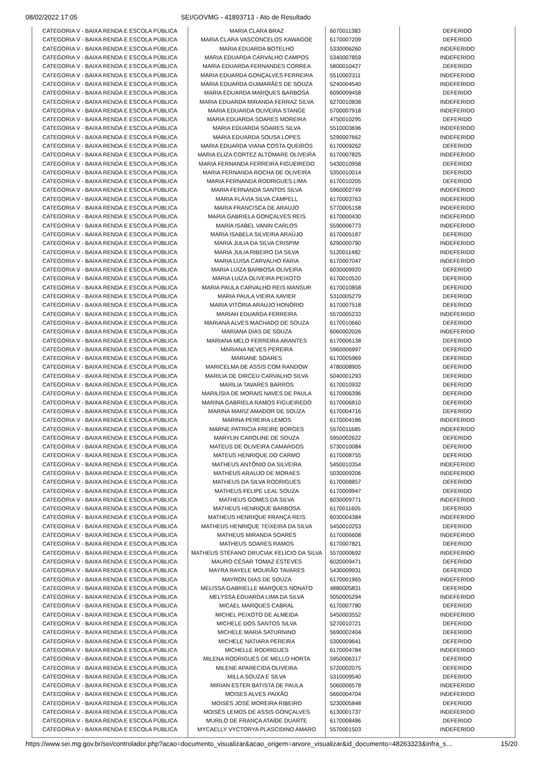08/02/2022 17:05 SEI/GOVMG - 41893713 - Ato de Resultado
| CATEGORIA V - BAIXA RENDA E ESCOLA PÚBLICA | MARIA CLARA BRAZ | 6070011383 | DEFERIDO |
| CATEGORIA V - BAIXA RENDA E ESCOLA PÚBLICA | MARIA CLARA VASCONCELOS KAWAGOE | 6170007209 | DEFERIDO |
| CATEGORIA V - BAIXA RENDA E ESCOLA PÚBLICA | MARIA EDUARDA BOTELHO | 5330006260 | INDEFERIDO |
| CATEGORIA V - BAIXA RENDA E ESCOLA PÚBLICA | MARIA EDUARDA CARVALHO CAMPOS | 5340007859 | INDEFERIDO |
| CATEGORIA V - BAIXA RENDA E ESCOLA PÚBLICA | MARIA EDUARDA FERNANDES CORREA | 5800010427 | DEFERIDO |
| CATEGORIA V - BAIXA RENDA E ESCOLA PÚBLICA | MARIA EDUARDA GONÇALVES FERREIRA | 5510002311 | INDEFERIDO |
| CATEGORIA V - BAIXA RENDA E ESCOLA PÚBLICA | MARIA EDUARDA GUIMARÃES DE SOUZA | 5240004540 | INDEFERIDO |
| CATEGORIA V - BAIXA RENDA E ESCOLA PÚBLICA | MARIA EDUARDA MARQUES BARBOSA | 6090009458 | DEFERIDO |
| CATEGORIA V - BAIXA RENDA E ESCOLA PÚBLICA | MARIA EDUARDA MIRANDA FERRAZ SILVA | 6270010838 | INDEFERIDO |
| CATEGORIA V - BAIXA RENDA E ESCOLA PÚBLICA | MARIA EDUARDA OLIVEIRA STANGE | 5700007918 | INDEFERIDO |
| CATEGORIA V - BAIXA RENDA E ESCOLA PÚBLICA | MARIA EDUARDA SOARES MOREIRA | 4750010295 | DEFERIDO |
| CATEGORIA V - BAIXA RENDA E ESCOLA PÚBLICA | MARIA EDUARDA SOARES SILVA | 5510003696 | INDEFERIDO |
| CATEGORIA V - BAIXA RENDA E ESCOLA PÚBLICA | MARIA EDUARDA SOUSA LOPES | 5290007662 | INDEFERIDO |
| CATEGORIA V - BAIXA RENDA E ESCOLA PÚBLICA | MARIA EDUARDA VIANA COSTA QUEIRÓS | 6170009262 | DEFERIDO |
| CATEGORIA V - BAIXA RENDA E ESCOLA PÚBLICA | MARIA ELIZA CORTEZ ALTOMARE OLIVEIRA | 6170007825 | INDEFERIDO |
| CATEGORIA V - BAIXA RENDA E ESCOLA PÚBLICA | MARIA FERNANDA FERREIRA FIGUEIREDO | 5430010958 | DEFERIDO |
| CATEGORIA V - BAIXA RENDA E ESCOLA PÚBLICA | MARIA FERNANDA ROCHA DE OLIVEIRA | 5350010014 | DEFERIDO |
| CATEGORIA V - BAIXA RENDA E ESCOLA PÚBLICA | MARIA FERNANDA RODRIGUES LIMA | 6170010205 | DEFERIDO |
| CATEGORIA V - BAIXA RENDA E ESCOLA PÚBLICA | MARIA FERNANDA SANTOS SILVA | 5960002749 | INDEFERIDO |
| CATEGORIA V - BAIXA RENDA E ESCOLA PÚBLICA | MARIA FLÁVIA SILVA CAMPELL | 6170003763 | INDEFERIDO |
| CATEGORIA V - BAIXA RENDA E ESCOLA PÚBLICA | MARIA FRANCISCA DE ARAUJO | 5770005158 | INDEFERIDO |
| CATEGORIA V - BAIXA RENDA E ESCOLA PÚBLICA | MARIA GABRIELA GONÇALVES REIS | 6170000430 | INDEFERIDO |
| CATEGORIA V - BAIXA RENDA E ESCOLA PÚBLICA | MARIA ISABEL VANIN CARLOS | 5590006773 | INDEFERIDO |
| CATEGORIA V - BAIXA RENDA E ESCOLA PÚBLICA | MARIA ISABELA SILVEIRA ARAÚJO | 6170005187 | DEFERIDO |
| CATEGORIA V - BAIXA RENDA E ESCOLA PÚBLICA | MARIA JULIA DA SILVA CRISPIM | 6290000790 | INDEFERIDO |
| CATEGORIA V - BAIXA RENDA E ESCOLA PÚBLICA | MARIA JULIA RIBEIRO DA SILVA | 5120011482 | INDEFERIDO |
| CATEGORIA V - BAIXA RENDA E ESCOLA PÚBLICA | MARIA LUISA CARVALHO FARIA | 6170007047 | INDEFERIDO |
| CATEGORIA V - BAIXA RENDA E ESCOLA PÚBLICA | MARIA LUIZA BARBOSA OLIVEIRA | 6030009920 | DEFERIDO |
| CATEGORIA V - BAIXA RENDA E ESCOLA PÚBLICA | MARIA LUIZA OLIVEIRA PEIXOTO | 6170010520 | DEFERIDO |
| CATEGORIA V - BAIXA RENDA E ESCOLA PÚBLICA | MARIA PAULA CARVALHO REIS MANSUR | 6170010858 | DEFERIDO |
| CATEGORIA V - BAIXA RENDA E ESCOLA PÚBLICA | MARIA PAULA VIEIRA XAVIER | 5310005279 | DEFERIDO |
| CATEGORIA V - BAIXA RENDA E ESCOLA PÚBLICA | MARIA VITÓRIA ARAÚJO HONÓRIO | 6170007518 | DEFERIDO |
| CATEGORIA V - BAIXA RENDA E ESCOLA PÚBLICA | MARIAH EDUARDA FERREIRA | 5570005233 | INDEFERIDO |
| CATEGORIA V - BAIXA RENDA E ESCOLA PÚBLICA | MARIANA ALVES MACHADO DE SOUZA | 6170010660 | DEFERIDO |
| CATEGORIA V - BAIXA RENDA E ESCOLA PÚBLICA | MARIANA DIAS DE SOUZA | 6060002026 | INDEFERIDO |
| CATEGORIA V - BAIXA RENDA E ESCOLA PÚBLICA | MARIANA MELO FERREIRA ARANTES | 6170006138 | DEFERIDO |
| CATEGORIA V - BAIXA RENDA E ESCOLA PÚBLICA | MARIANA NEVES PEREIRA | 5960006997 | DEFERIDO |
| CATEGORIA V - BAIXA RENDA E ESCOLA PÚBLICA | MARIANE SOARES | 6170005969 | DEFERIDO |
| CATEGORIA V - BAIXA RENDA E ESCOLA PÚBLICA | MARICELMA DE ASSIS COM RANDOW | 4780008905 | DEFERIDO |
| CATEGORIA V - BAIXA RENDA E ESCOLA PÚBLICA | MARILIA DE DIRCEU CARVALHO SILVA | 5040001293 | DEFERIDO |
| CATEGORIA V - BAIXA RENDA E ESCOLA PÚBLICA | MARILIA TAVARES BARROS | 6170010932 | DEFERIDO |
| CATEGORIA V - BAIXA RENDA E ESCOLA PÚBLICA | MARILÍSIA DE MORAIS NAVES DE PAULA | 6170006396 | DEFERIDO |
| CATEGORIA V - BAIXA RENDA E ESCOLA PÚBLICA | MARINA GABRIELA RAMOS FIGUEIREDO | 6170006810 | DEFERIDO |
| CATEGORIA V - BAIXA RENDA E ESCOLA PÚBLICA | MARINA MARIZ AMADOR DE SOUZA | 6170004716 | DEFERIDO |
| CATEGORIA V - BAIXA RENDA E ESCOLA PÚBLICA | MARINA PEREIRA LEMOS | 6170004186 | INDEFERIDO |
| CATEGORIA V - BAIXA RENDA E ESCOLA PÚBLICA | MARNE PATRICIA FREIRE BORGES | 5570011685 | INDEFERIDO |
| CATEGORIA V - BAIXA RENDA E ESCOLA PÚBLICA | MARYLIN CAROLINE DE SOUZA | 5950002622 | DEFERIDO |
| CATEGORIA V - BAIXA RENDA E ESCOLA PÚBLICA | MATEUS DE OLIVEIRA CAMARGOS | 5730010084 | DEFERIDO |
| CATEGORIA V - BAIXA RENDA E ESCOLA PÚBLICA | MATEUS HENRIQUE DO CARMO | 6170008755 | DEFERIDO |
| CATEGORIA V - BAIXA RENDA E ESCOLA PÚBLICA | MATHEUS ANTÔNIO DA SILVEIRA | 5450010354 | INDEFERIDO |
| CATEGORIA V - BAIXA RENDA E ESCOLA PÚBLICA | MATHEUS ARAUJO DE MORAES | 5030009206 | INDEFERIDO |
| CATEGORIA V - BAIXA RENDA E ESCOLA PÚBLICA | MATHEUS DA SILVA RODRIGUES | 6170008857 | DEFERIDO |
| CATEGORIA V - BAIXA RENDA E ESCOLA PÚBLICA | MATHEUS FELIPE LEAL SOUZA | 6170009947 | DEFERIDO |
| CATEGORIA V - BAIXA RENDA E ESCOLA PÚBLICA | MATHEUS GOMES DA SILVA | 6030009771 | INDEFERIDO |
| CATEGORIA V - BAIXA RENDA E ESCOLA PÚBLICA | MATHEUS HENRIQUE BARBOSA | 6170011605 | DEFERIDO |
| CATEGORIA V - BAIXA RENDA E ESCOLA PÚBLICA | MATHEUS HENRIQUE FRANÇA REIS | 6030004384 | INDEFERIDO |
| CATEGORIA V - BAIXA RENDA E ESCOLA PÚBLICA | MATHEUS HENRIQUE TEIXEIRA DA SILVA | 5450010253 | DEFERIDO |
| CATEGORIA V - BAIXA RENDA E ESCOLA PÚBLICA | MATHEUS MIRANDA SOARES | 6170006608 | INDEFERIDO |
| CATEGORIA V - BAIXA RENDA E ESCOLA PÚBLICA | MATHEUS SOARES RAMOS | 6170007821 | DEFERIDO |
| CATEGORIA V - BAIXA RENDA E ESCOLA PÚBLICA | MATHEUS STÉFANO DRUCIAK FELÍCIO DA SILVA | 5570000692 | INDEFERIDO |
| CATEGORIA V - BAIXA RENDA E ESCOLA PÚBLICA | MAURO CÉSAR TOMAZ ESTEVES | 6020009471 | DEFERIDO |
| CATEGORIA V - BAIXA RENDA E ESCOLA PÚBLICA | MAYRA RAYELE MOURÃO TAVARES | 5430009931 | DEFERIDO |
| CATEGORIA V - BAIXA RENDA E ESCOLA PÚBLICA | MAYRON DIAS DE SOUZA | 6170001965 | INDEFERIDO |
| CATEGORIA V - BAIXA RENDA E ESCOLA PÚBLICA | MELISSA GABRIELLE MARQUES NONATO | 4880005831 | DEFERIDO |
| CATEGORIA V - BAIXA RENDA E ESCOLA PÚBLICA | MELYSSA EDUARDA LIMA DA SILVA | 5050005294 | INDEFERIDO |
| CATEGORIA V - BAIXA RENDA E ESCOLA PÚBLICA | MICAEL MARQUES CABRAL | 6170007780 | DEFERIDO |
| CATEGORIA V - BAIXA RENDA E ESCOLA PÚBLICA | MICHEL PEIXOTO DE ALMEIDA | 5450003552 | INDEFERIDO |
| CATEGORIA V - BAIXA RENDA E ESCOLA PÚBLICA | MICHELE DOS SANTOS SILVA | 5270010721 | DEFERIDO |
| CATEGORIA V - BAIXA RENDA E ESCOLA PÚBLICA | MICHELE MARIA SATURNINO | 5690002404 | DEFERIDO |
| CATEGORIA V - BAIXA RENDA E ESCOLA PÚBLICA | MICHELE NATIARA PEREIRA | 5300009641 | DEFERIDO |
| CATEGORIA V - BAIXA RENDA E ESCOLA PÚBLICA | MICHELLE RODRIGUES | 6170004784 | INDEFERIDO |
| CATEGORIA V - BAIXA RENDA E ESCOLA PÚBLICA | MILENA RODRIGUES DE MELLO HORTA | 5950006317 | DEFERIDO |
| CATEGORIA V - BAIXA RENDA E ESCOLA PÚBLICA | MILENE APARECIDA OLIVEIRA | 5720002075 | DEFERIDO |
| CATEGORIA V - BAIXA RENDA E ESCOLA PÚBLICA | MILLA SOUZA E SILVA | 5310009540 | DEFERIDO |
| CATEGORIA V - BAIXA RENDA E ESCOLA PÚBLICA | MIRIAN ESTER BATISTA DE PAULA | 5060006578 | INDEFERIDO |
| CATEGORIA V - BAIXA RENDA E ESCOLA PÚBLICA | MOISES ALVES PAIXÃO | 5660004704 | INDEFERIDO |
| CATEGORIA V - BAIXA RENDA E ESCOLA PÚBLICA | MOISÉS JOSÉ MOREIRA RIBEIRO | 5230005848 | DEFERIDO |
| CATEGORIA V - BAIXA RENDA E ESCOLA PÚBLICA | MOISÉS LEMOS DE ASSIS GONÇALVES | 6130001737 | INDEFERIDO |
| CATEGORIA V - BAIXA RENDA E ESCOLA PÚBLICA | MURILO DE FRANÇA ATAÍDE DUARTE | 6170008486 | DEFERIDO |
| CATEGORIA V - BAIXA RENDA E ESCOLA PÚBLICA | MYCAELLY VYCTORYA PLASCIDINO AMARO | 5570001503 | INDEFERIDO |
https://www.sei.mg.gov.br/sei/controlador.php?acao=documento_visualizar&acao_origem=arvore_visualizar&id_documento=48263323&infra_s… 15/20